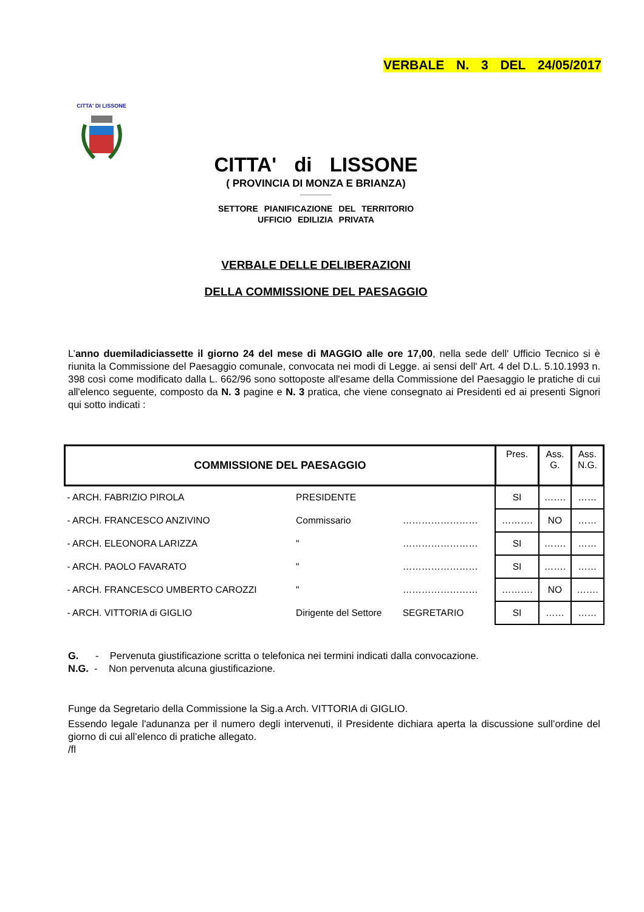VERBALE N. 3 DEL 24/05/2017
CITTA' DI LISSONE
CITTA' di LISSONE
( PROVINCIA DI MONZA E BRIANZA)
SETTORE PIANIFICAZIONE DEL TERRITORIO
UFFICIO EDILIZIA PRIVATA
VERBALE DELLE DELIBERAZIONI
DELLA COMMISSIONE DEL PAESAGGIO
L’anno duemiladiciassette il giorno 24 del mese di MAGGIO alle ore 17,00, nella sede dell' Ufficio Tecnico si è riunita la Commissione del Paesaggio comunale, convocata nei modi di Legge. ai sensi dell' Art. 4 del D.L. 5.10.1993 n. 398 così come modificato dalla L. 662/96 sono sottoposte all'esame della Commissione del Paesaggio le pratiche di cui all'elenco seguente, composto da N. 3 pagine e N. 3 pratica, che viene consegnato ai Presidenti ed ai presenti Signori qui sotto indicati :
| COMMISSIONE DEL PAESAGGIO | | | Pres. | Ass. G. | Ass. N.G. |
| - ARCH. FABRIZIO PIROLA | PRESIDENTE | | SI | ……. | …… |
| - ARCH. FRANCESCO ANZIVINO | Commissario | …………………… | ………. | NO | …… |
| - ARCH. ELEONORA LARIZZA | " | …………………… | SI | ……. | …… |
| - ARCH. PAOLO FAVARATO | " | …………………… | SI | ……. | …… |
| - ARCH. FRANCESCO UMBERTO CAROZZI | " | …………………… | ………. | NO | ……. |
| - ARCH. VITTORIA di GIGLIO | Dirigente del Settore | SEGRETARIO | SI | …… | …… |
G. - Pervenuta giustificazione scritta o telefonica nei termini indicati dalla convocazione.
N.G. - Non pervenuta alcuna giustificazione.
Funge da Segretario della Commissione la Sig.a Arch. VITTORIA di GIGLIO.
Essendo legale l'adunanza per il numero degli intervenuti, il Presidente dichiara aperta la discussione sull’ordine del giorno di cui all’elenco di pratiche allegato.
/fl